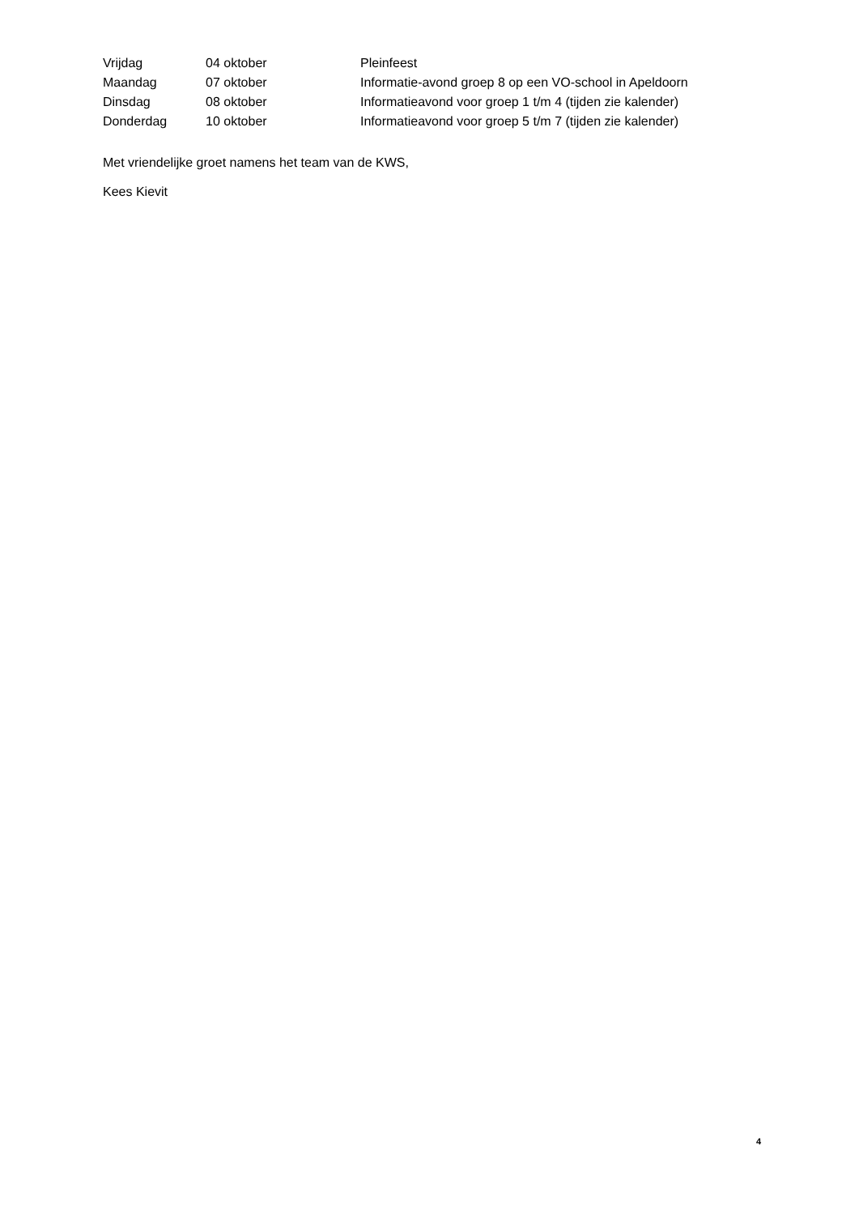Vrijdag 04 oktober Pleinfeest
Maandag 07 oktober Informatie-avond groep 8 op een VO-school in Apeldoorn
Dinsdag 08 oktober Informatieavond voor groep 1 t/m 4 (tijden zie kalender)
Donderdag 10 oktober Informatieavond voor groep 5 t/m 7 (tijden zie kalender)
Met vriendelijke groet namens het team van de KWS,
Kees Kievit
4